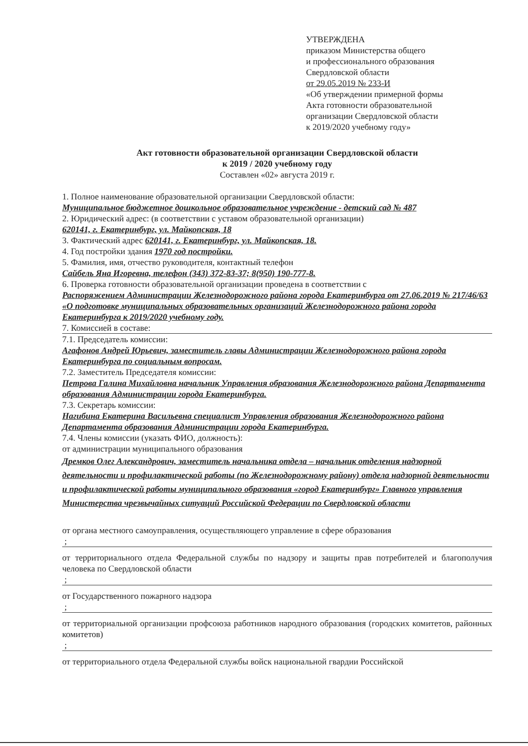УТВЕРЖДЕНА
приказом Министерства общего
и профессионального образования
Свердловской области
от 29.05.2019 № 233-И
«Об утверждении примерной формы
Акта готовности образовательной
организации Свердловской области
к 2019/2020 учебному году»
Акт готовности образовательной организации Свердловской области
к 2019 / 2020 учебному году
Составлен «02» августа 2019 г.
1. Полное наименование образовательной организации Свердловской области:
Муниципальное бюджетное дошкольное образовательное учреждение - детский сад № 487
2. Юридический адрес: (в соответствии с уставом образовательной организации)
620141, г. Екатеринбург, ул. Майкопская, 18
3. Фактический адрес 620141, г. Екатеринбург, ул. Майкопская, 18.
4. Год постройки здания 1970 год постройки.
5. Фамилия, имя, отчество руководителя, контактный телефон
Сайбель Яна Игоревна, телефон (343) 372-83-37; 8(950) 190-777-8.
6. Проверка готовности образовательной организации проведена в соответствии с
Распоряжением Администрации Железнодорожного района города Екатеринбурга от 27.06.2019 № 217/46/63 «О подготовке муниципальных образовательных организаций Железнодорожного района города Екатеринбурга к 2019/2020 учебному году.
7. Комиссией в составе:
7.1. Председатель комиссии:
Агафонов Андрей Юрьевич, заместитель главы Администрации Железнодорожного района города Екатеринбурга по социальным вопросам.
7.2. Заместитель Председателя комиссии:
Петрова Галина Михайловна начальник Управления образования Железнодорожного района Департамента образования Администрации города Екатеринбурга.
7.3. Секретарь комиссии:
Нагибина Екатерина Васильевна специалист Управления образования Железнодорожного района Департамента образования Администрации города Екатеринбурга.
7.4. Члены комиссии (указать ФИО, должность):
от администрации муниципального образования
Дремков Олег Александрович, заместитель начальника отдела – начальник отделения надзорной деятельности и профилактической работы (по Железнодорожному району) отдела надзорной деятельности и профилактической работы муниципального образования «город Екатеринбург» Главного управления Министерства чрезвычайных ситуаций Российской Федерации по Свердловской области
от органа местного самоуправления, осуществляющего управление в сфере образования
;
от территориального отдела Федеральной службы по надзору и защиты прав потребителей и благополучия человека по Свердловской области
;
от Государственного пожарного надзора
;
от территориальной организации профсоюза работников народного образования (городских комитетов, районных комитетов)
;
от территориального отдела Федеральной службы войск национальной гвардии Российской